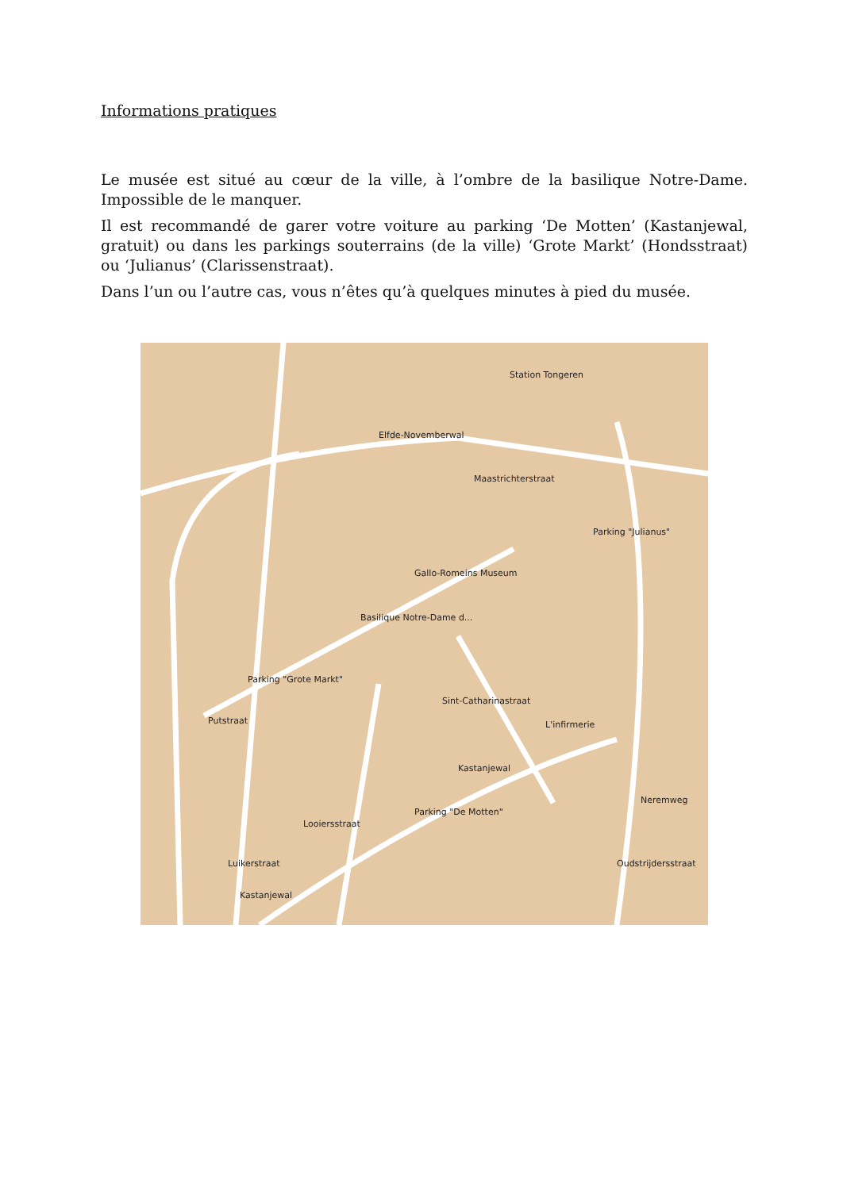Informations pratiques
Le musée est situé au cœur de la ville, à l’ombre de la basilique Notre-Dame. Impossible de le manquer.
Il est recommandé de garer votre voiture au parking ‘De Motten’ (Kastanjewal, gratuit) ou dans les parkings souterrains (de la ville) ‘Grote Markt’ (Hondsstraat) ou ‘Julianus’ (Clarissenstraat).
Dans l’un ou l’autre cas, vous n’êtes qu’à quelques minutes à pied du musée.
Station Tongeren
Parking "Julianus"
Gallo-Romeins Museum
Basilique Notre-Dame d...
Parking "Grote Markt"
L'infirmerie
Parking "De Motten"
Elfde-Novemberwal
Maastrichterstraat
Sint-Catharinastraat
Kastanjewal
Kastanjewal
Looiersstraat
Luikerstraat
Putstraat
Neremweg
Oudstrijdersstraat